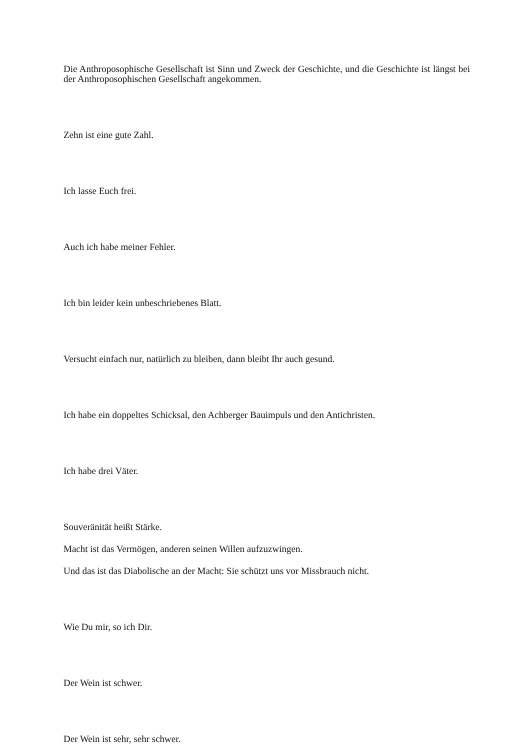Die Anthroposophische Gesellschaft ist Sinn und Zweck der Geschichte, und die Geschichte ist längst bei der Anthroposophischen Gesellschaft angekommen.
Zehn ist eine gute Zahl.
Ich lasse Euch frei.
Auch ich habe meiner Fehler.
Ich bin leider kein unbeschriebenes Blatt.
Versucht einfach nur, natürlich zu bleiben, dann bleibt Ihr auch gesund.
Ich habe ein doppeltes Schicksal, den Achberger Bauimpuls und den Antichristen.
Ich habe drei Väter.
Souveränität heißt Stärke.
Macht ist das Vermögen, anderen seinen Willen aufzuzwingen.
Und das ist das Diabolische an der Macht: Sie schützt uns vor Missbrauch nicht.
Wie Du mir, so ich Dir.
Der Wein ist schwer.
Der Wein ist sehr, sehr schwer.